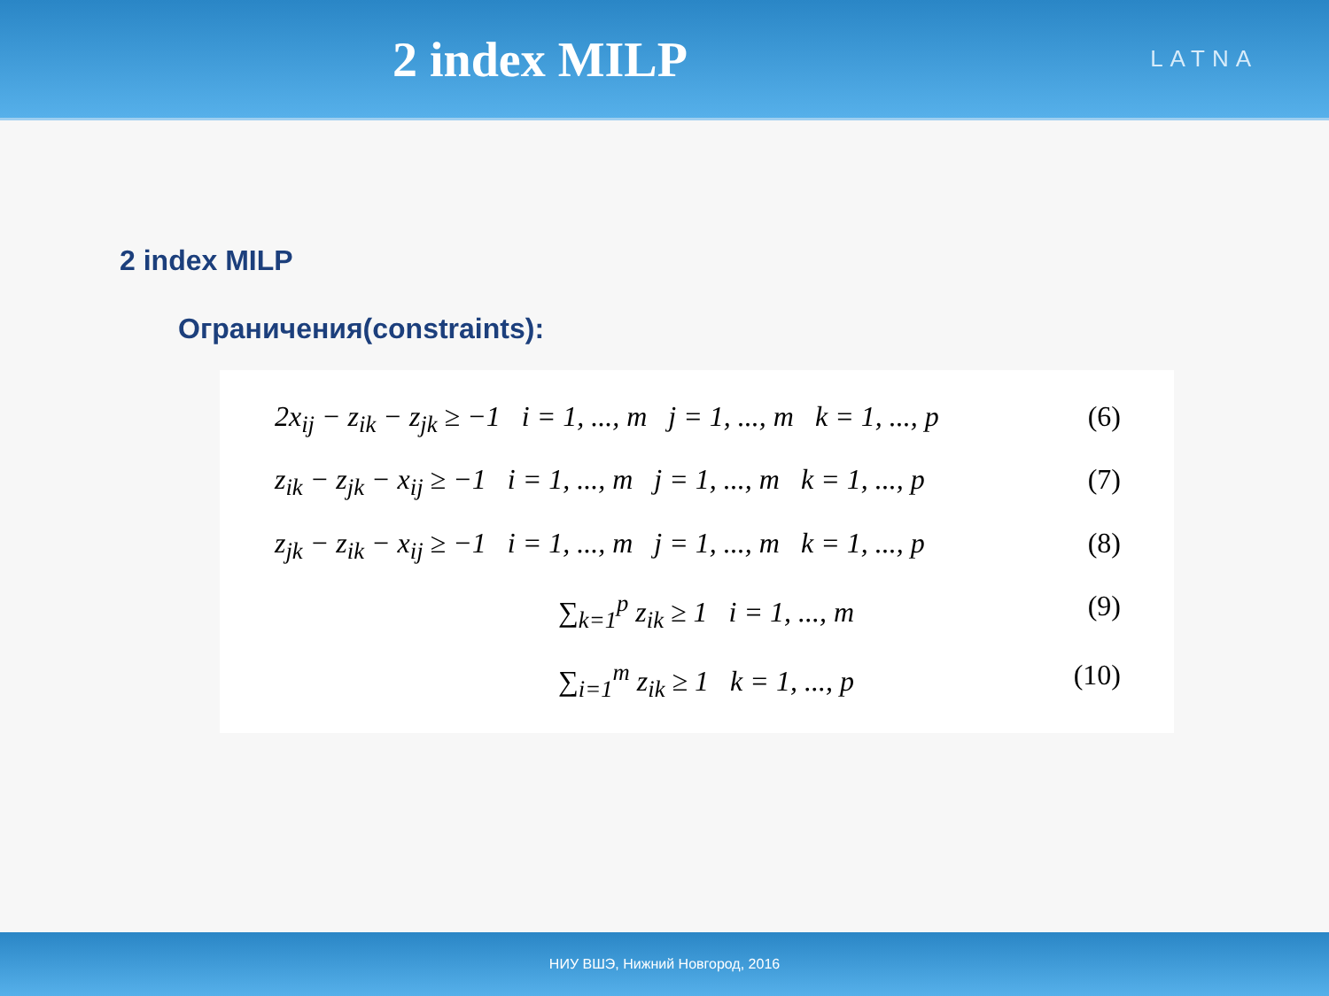2 index MILP
LATNA
2 index MILP
Ограничения(constraints):
2x<sub>ij</sub> − z<sub>ik</sub> − z<sub>jk</sub> ≥ −1 i = 1, ..., m j = 1, ..., m k = 1, ..., p (6)
z<sub>ik</sub> − z<sub>jk</sub> − x<sub>ij</sub> ≥ −1 i = 1, ..., m j = 1, ..., m k = 1, ..., p (7)
z<sub>jk</sub> − z<sub>ik</sub> − x<sub>ij</sub> ≥ −1 i = 1, ..., m j = 1, ..., m k = 1, ..., p (8)
∑<sub>k=1</sub><sup>p</sup> z<sub>ik</sub> ≥ 1 i = 1, ..., m (9)
∑<sub>i=1</sub><sup>m</sup> z<sub>ik</sub> ≥ 1 k = 1, ..., p (10)
НИУ ВШЭ, Нижний Новгород, 2016